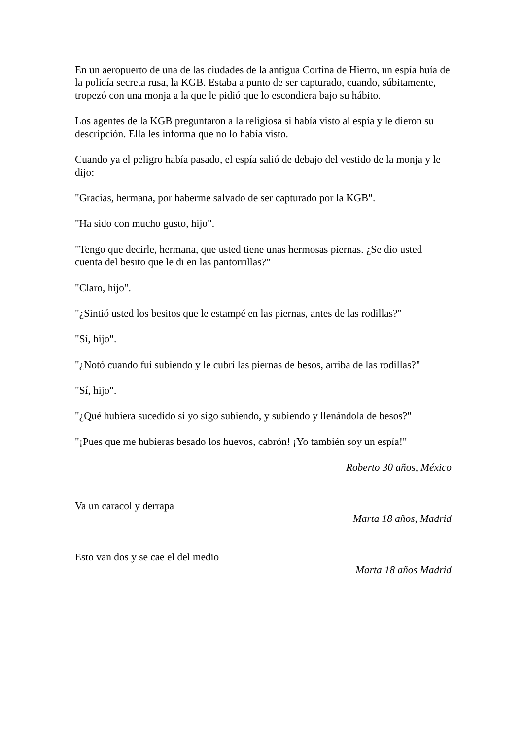En un aeropuerto de una de las ciudades de la antigua Cortina de Hierro, un espía huía de la policía secreta rusa, la KGB. Estaba a punto de ser capturado, cuando, súbitamente, tropezó con una monja a la que le pidió que lo escondiera bajo su hábito.
Los agentes de la KGB preguntaron a la religiosa si había visto al espía y le dieron su descripción. Ella les informa que no lo había visto.
Cuando ya el peligro había pasado, el espía salió de debajo del vestido de la monja y le dijo:
"Gracias, hermana, por haberme salvado de ser capturado por la KGB".
"Ha sido con mucho gusto, hijo".
"Tengo que decirle, hermana, que usted tiene unas hermosas piernas. ¿Se dio usted cuenta del besito que le di en las pantorrillas?"
"Claro, hijo".
"¿Sintió usted los besitos que le estampé en las piernas, antes de las rodillas?"
"Sí, hijo".
"¿Notó cuando fui subiendo y le cubrí las piernas de besos, arriba de las rodillas?"
"Sí, hijo".
"¿Qué hubiera sucedido si yo sigo subiendo, y subiendo y llenándola de besos?"
"¡Pues que me hubieras besado los huevos, cabrón! ¡Yo también soy un espía!"
Roberto 30 años, México
Va un caracol y derrapa
Marta 18 años, Madrid
Esto van dos y se cae el del medio
Marta 18 años Madrid